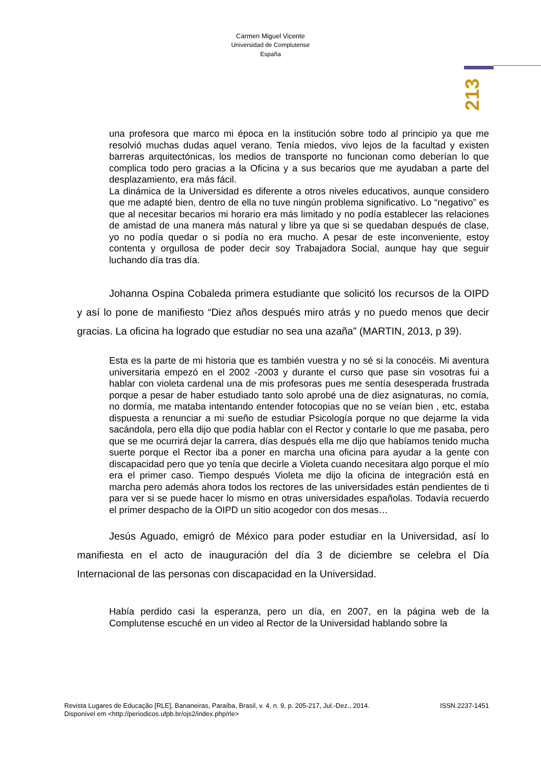Carmen Miguel Vicente
Universidad de Complutense
España
213
una profesora que marco mi época en la institución sobre todo al principio ya que me resolvió muchas dudas aquel verano. Tenía miedos, vivo lejos de la facultad y existen barreras arquitectónicas, los medios de transporte no funcionan como deberían lo que complica todo pero gracias a la Oficina y a sus becarios que me ayudaban a parte del desplazamiento, era más fácil.
La dinámica de la Universidad es diferente a otros niveles educativos, aunque considero que me adapté bien, dentro de ella no tuve ningún problema significativo. Lo “negativo” es que al necesitar becarios mi horario era más limitado y no podía establecer las relaciones de amistad de una manera más natural y libre ya que si se quedaban después de clase, yo no podía quedar o si podía no era mucho. A pesar de este inconveniente, estoy contenta y orgullosa de poder decir soy Trabajadora Social, aunque hay que seguir luchando día tras día.
Johanna Ospina Cobaleda primera estudiante que solicitó los recursos de la OIPD y así lo pone de manifiesto “Diez años después miro atrás y no puedo menos que decir gracias. La oficina ha logrado que estudiar no sea una azaña” (MARTIN, 2013, p 39).
Esta es la parte de mi historia que es también vuestra y no sé si la conocéis. Mi aventura universitaria empezó en el 2002 -2003 y durante el curso que pase sin vosotras fui a hablar con violeta cardenal una de mis profesoras pues me sentía desesperada frustrada porque a pesar de haber estudiado tanto solo aprobé una de diez asignaturas, no comía, no dormía, me mataba intentando entender fotocopias que no se veían bien , etc, estaba dispuesta a renunciar a mi sueño de estudiar Psicología porque no que dejarme la vida sacándola, pero ella dijo que podía hablar con el Rector y contarle lo que me pasaba, pero que se me ocurrirá dejar la carrera, días después ella me dijo que habíamos tenido mucha suerte porque el Rector iba a poner en marcha una oficina para ayudar a la gente con discapacidad pero que yo tenía que decirle a Violeta cuando necesitara algo porque el mío era el primer caso. Tiempo después Violeta me dijo la oficina de integración está en marcha pero además ahora todos los rectores de las universidades están pendientes de ti para ver si se puede hacer lo mismo en otras universidades españolas. Todavía recuerdo el primer despacho de la OIPD un sitio acogedor con dos mesas…
Jesús Aguado, emigró de México para poder estudiar en la Universidad, así lo manifiesta en el acto de inauguración del día 3 de diciembre se celebra el Día Internacional de las personas con discapacidad en la Universidad.
Había perdido casi la esperanza, pero un día, en 2007, en la página web de la Complutense escuché en un video al Rector de la Universidad hablando sobre la
ISSN 2237-1451 Revista Lugares de Educação [RLE], Bananeiras, Paraíba, Brasil, v. 4, n. 9, p. 205-217, Jul.-Dez., 2014.
Disponível em <http://periodicos.ufpb.br/ojs2/index.php/rle>